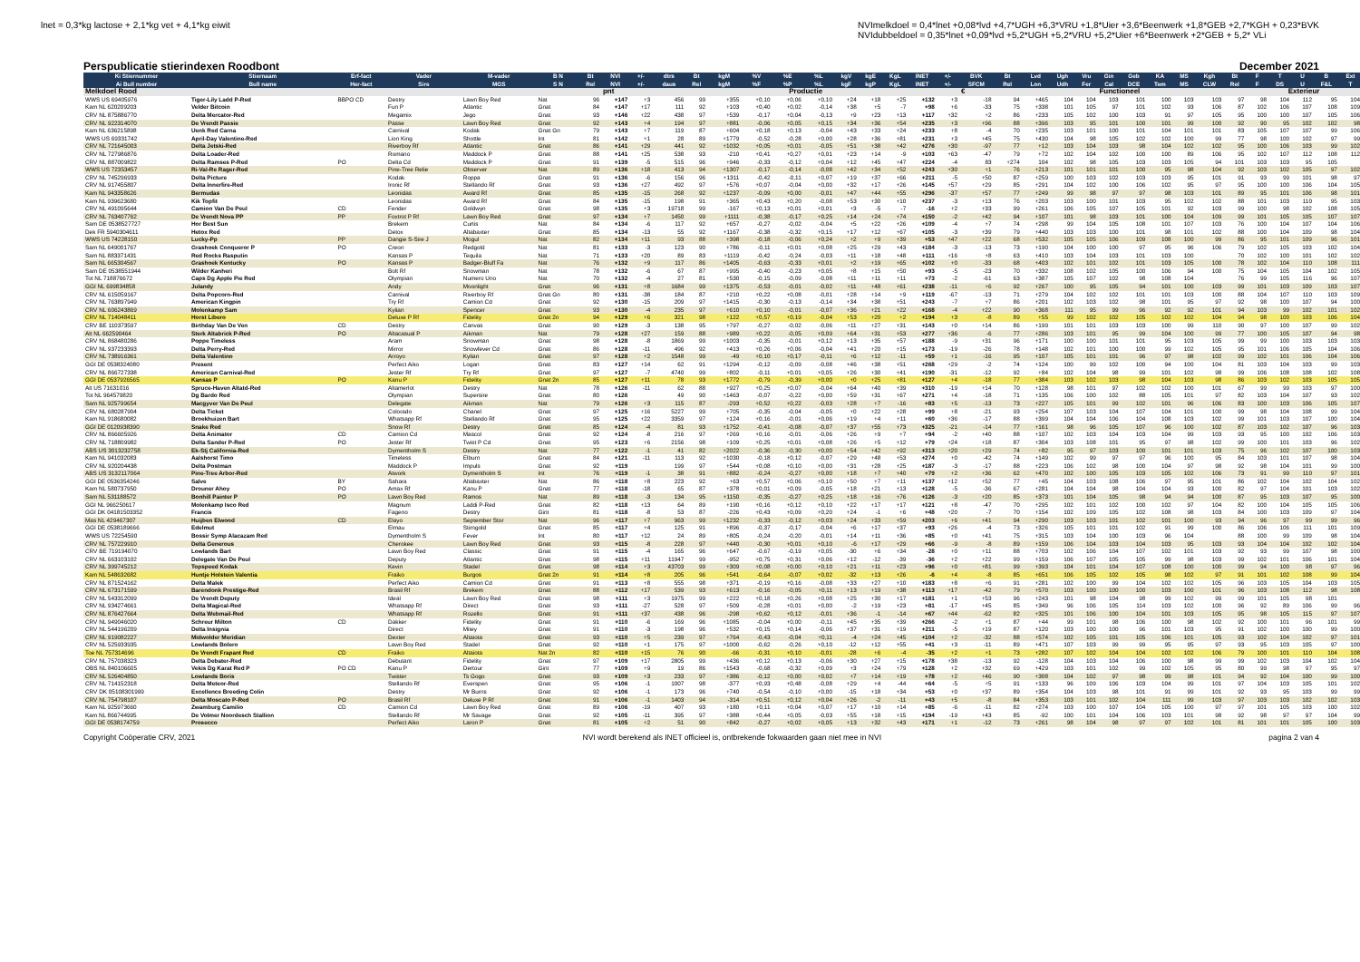lnet = 0,3*kg lactose + 2,1*kg vet + 4,1*kg eiwit
NVImelkdoel = 0,4*lnet +0,08*lvd +4,7*UGH +6,3*VRU +1,8*Uier +3,6*Beenwerk +1,8*GEB +2,7*KGH + 0,23*BVK
NVIdubbeldoel = 0,35*lnet +0,09*lvd +5,2*UGH +5,2*VRU +5,2*Uier +6*Beenwerk +2*GEB + 5,2* VLi
Perspublicatie stierindexen Roodbont
December 2021
| Ki Stiernummer | Stiernaam | Erf-fact | Vader | M-vader | B N | Bt | NVI | +/- | dtrs | Bt | kgM | %V | %E | %L | kgV | kgE | KgL | INET | +/- | BVK | Bt | Lvd | Ugh | Vru | Gin | Geb | KA | MS | Kgh | Bt | F | T | U | B | Ext |
| --- | --- | --- | --- | --- | --- | --- | --- | --- | --- | --- | --- | --- | --- | --- | --- | --- | --- | --- | --- | --- | --- | --- | --- | --- | --- | --- | --- | --- | --- | --- | --- | --- | --- | --- | --- |
| Ai Bull number | Bull name | Her-fact | Sire | MGS | S N | Rel | NVI | +/- | daus | Rel | kgM | %F | %P | %L | kgF | kgP | KgL | INET | +/- | SFCM | Rel | Lon | Udh | Fer | Cal | DCE | Tem | MS | CLW | Rel | F | DS | U | F&L | T |
| Melkdoel Rood | | | | | | | pnt | | Productie | | | | | | | | | | | € | Functioneel | | | | | | | | | | Exterieur | | | | |
| WWS US 69405976 | Tiger-Lily Ladd P-Red | BBPO CD | Destry | Lawn Boy Red | Nat | 96 | +147 | +3 | 456 | 99 | +355 | +0,10 | +0,06 | +0,10 | +24 | +18 | +25 | +132 | +3 | -18 | 94 | +465 | 104 | 104 | 103 | 101 | 100 | 103 | 103 | 97 | 98 | 104 | 112 | 95 | 104 |
| Kam NL 620209203 | Velder Bitcoin | | Fun P | Atlantic | Gnat | 84 | +147 | +17 | 111 | 92 | +103 | +0,40 | +0,02 | -0,14 | +38 | +5 | -7 | +98 | +6 | -33 | 75 | +338 | 101 | 105 | 97 | 101 | 102 | 93 | 106 | 87 | 102 | 106 | 107 | 108 | 109 |
| CRV NL 875886770 | Delta Mercator-Red | | Megamix | Jego | Gnat | 93 | +146 | +22 | 438 | 97 | +539 | -0,17 | +0,04 | -0,13 | +9 | +23 | +13 | +117 | +32 | +2 | 86 | +233 | 105 | 102 | 100 | 103 | 91 | 97 | 105 | 95 | 100 | 100 | 107 | 105 | 106 |
| CRV NL 922314070 | De Vrendt Passie | | Passe | Lawn Boy Red | Gnat | 92 | +143 | +4 | 194 | 97 | +881 | -0,06 | +0,05 | +0,15 | +34 | +36 | +54 | +235 | +3 | +96 | 88 | +396 | 103 | 95 | 101 | 100 | 101 | 99 | 100 | 92 | 90 | 95 | 102 | 102 | 98 |
| Kam NL 636215898 | Uenk Red Carna | | Carnival | Kodak | Gnat Gn | 79 | +143 | +7 | 119 | 87 | +604 | +0,18 | +0,13 | -0,04 | +43 | +33 | +24 | +233 | +8 | -4 | 70 | +235 | 103 | 101 | 100 | 101 | 104 | 101 | 101 | 83 | 105 | 107 | 107 | 99 | 106 |
| WWS US 69331742 | April-Day Valentine-Red | | Lion King | Shottle | Int | 81 | +142 | +1 | 28 | 89 | +1779 | -0,52 | -0,28 | +0,00 | +28 | +36 | +81 | +231 | +3 | +45 | 75 | +430 | 104 | 98 | 105 | 102 | 102 | 100 | 99 | 77 | 98 | 100 | 102 | 97 | 99 |
| CRV NL 721645003 | Delta Jetski-Red | | Riverboy Rf | Atlantic | Gnat | 86 | +141 | +29 | 441 | 92 | +1032 | +0,05 | +0,01 | -0,05 | +51 | +38 | +42 | +276 | +30 | -97 | 77 | +12 | 103 | 104 | 103 | 98 | 104 | 102 | 102 | 95 | 100 | 106 | 103 | 99 | 102 |
| CRV NL 727986876 | Delta Loader-Red | | Romano | Maddock P | Gnat | 88 | +141 | +25 | 538 | 93 | -210 | +0,41 | +0,27 | +0,01 | +23 | +14 | -9 | +103 | +63 | -47 | 79 | +72 | 102 | 104 | 102 | 100 | 100 | 89 | 106 | 95 | 102 | 107 | 112 | 108 | 112 |
| CRV NL 887009822 | Delta Ramses P-Red | PO | Delta Cd | Maddock P | Gnat | 91 | +139 | -5 | 515 | 96 | +946 | -0,33 | -0,12 | +0,04 | +12 | +45 | +47 | +224 | -4 | 83 | +274 | 104 | 102 | 98 | 105 | 103 | 103 | 105 | 94 | 101 | 103 | 103 | 95 | 105 | |
| WWS US 72353457 | Ri-Val-Re Rager-Red | | Pine-Tree Relie | Observer | Nat | 89 | +136 | +18 | 413 | 94 | +1307 | -0,17 | -0,14 | -0,08 | +42 | +34 | +52 | +243 | +30 | +1 | 76 | +213 | 101 | 101 | 101 | 100 | 95 | 98 | 104 | 92 | 103 | 102 | 105 | 97 | 102 |
| CRV NL 745296933 | Delta Picture | | Kodak | Roppa | Gnat | 91 | +136 | -6 | 156 | 96 | +1311 | -0,42 | -0,11 | +0,07 | +19 | +37 | +66 | +211 | -5 | +50 | 87 | +259 | 100 | 103 | 102 | 103 | 103 | 95 | 101 | 91 | 93 | 99 | 101 | 98 | 97 |
| CRV NL 917455807 | Delta Innerfire-Red | | Ironic Rf | Stellando Rf | Gnat | 93 | +136 | +27 | 492 | 97 | +576 | +0,07 | -0,04 | +0,00 | +32 | +17 | +26 | +145 | +57 | +29 | 85 | +291 | 104 | 102 | 100 | 106 | 102 | 95 | 97 | 95 | 100 | 100 | 106 | 104 | 105 |
| Kam NL 943358626 | Bermudas | | Leonidas | Award Rf | Gnat | 85 | +135 | -15 | 268 | 92 | +1237 | -0,09 | +0,00 | -0,01 | +47 | +44 | +55 | +296 | -37 | +57 | 77 | +249 | 99 | 98 | 97 | 97 | 98 | 103 | 101 | 89 | 95 | 101 | 106 | 98 | 101 |
| Kam NL 939623680 | Kik Topfit | | Leonidas | Award Rf | Gnat | 84 | +135 | -15 | 198 | 91 | +365 | +0,43 | +0,20 | -0,08 | +53 | +30 | +10 | +237 | -3 | +13 | 76 | +203 | 103 | 100 | 101 | 103 | 95 | 102 | 102 | 88 | 101 | 103 | 110 | 95 | 103 |
| CRV NL 491095644 | Camion Van De Peul | CD | Fender | Goldwyn | Gnat | 98 | +135 | +3 | 19718 | 99 | -167 | +0,13 | +0,01 | +0,01 | +3 | -5 | -7 | -16 | +2 | +33 | 99 | +261 | 106 | 105 | 107 | 105 | 101 | 92 | 103 | 99 | 100 | 98 | 102 | 108 | 105 |
| CRV NL 763407762 | De Vrendt Nova PP | PP | Foxtrot P Rf | Lawn Boy Red | Gnat | 97 | +134 | +7 | 1450 | 99 | +1111 | -0,38 | -0,17 | +0,25 | +14 | +24 | +74 | +150 | -2 | +42 | 94 | +107 | 101 | 98 | 103 | 101 | 100 | 104 | 109 | 99 | 101 | 105 | 105 | 107 | 107 |
| Sam DE 0538527727 | Hor Best Sun | | Brekem | Curtis | Nat | 84 | +134 | -6 | 117 | 92 | +657 | -0,27 | -0,02 | -0,04 | +5 | +22 | +26 | +109 | -4 | +7 | 74 | +298 | 99 | 104 | 105 | 108 | 101 | 107 | 103 | 76 | 100 | 104 | 107 | 104 | 106 |
| Dek FR 5940304611 | Hetox Red | | Detox | Altabaxter | Gnat | 85 | +134 | -13 | 55 | 92 | +1167 | -0,38 | -0,32 | +0,15 | +17 | +12 | +67 | +105 | -3 | +39 | 79 | +440 | 103 | 103 | 100 | 101 | 98 | 101 | 102 | 88 | 100 | 104 | 109 | 98 | 104 |
| WWS US 74228150 | Lucky-Pp | PP | Dangie S-Sire J | Mogul | Nat | 82 | +134 | +11 | 93 | 88 | +398 | -0,18 | -0,06 | +0,24 | +2 | +9 | +39 | +53 | +47 | +22 | 68 | +532 | 105 | 105 | 106 | 109 | 108 | 100 | 99 | 86 | 95 | 101 | 109 | 96 | 101 |
| Sam NL 649001767 | Grashoek Conqueror P | PO | Creon | Redgold | Nat | 81 | +133 | -3 | 123 | 90 | +786 | -0,11 | +0,01 | +0,08 | +25 | +29 | +43 | +184 | -3 | -13 | 73 | +190 | 104 | 100 | 100 | 97 | 95 | 96 | 106 | 79 | 102 | 105 | 103 | 102 | 104 |
| Sam NL 883371431 | Red Rocks Rasputin | | Kansas P | Tequila | Nat | 71 | +133 | +20 | 89 | 83 | +1119 | -0,42 | -0,24 | -0,03 | +11 | +18 | +48 | +111 | +16 | +8 | 63 | +410 | 103 | 104 | 103 | 101 | 103 | 100 | | 70 | 102 | 100 | 101 | 102 | 102 |
| Sam NL 665304567 | Grashoek Kentucky | PO | Kansas P | Badger-Bluff Fa | Nat | 76 | +132 | +9 | 117 | 86 | +1405 | -0,63 | -0,33 | +0,01 | +2 | +19 | +65 | +102 | +0 | -33 | 68 | +403 | 102 | 101 | 102 | 101 | 103 | 105 | 100 | 78 | 102 | 104 | 110 | 108 | 111 |
| Sam DE 0538551944 | Wilder Kanheri | | Bolt Rf | Snowman | Nat | 78 | +132 | -6 | 67 | 87 | +995 | -0,40 | -0,23 | +0,05 | +8 | +15 | +50 | +93 | -5 | -23 | 70 | +332 | 108 | 102 | 105 | 100 | 106 | 94 | 100 | 75 | 104 | 105 | 104 | 102 | 105 |
| Tot NL 718876672 | Caps Dg Apple Pie Red | | Olympian | Numero Uno | Nat | 70 | +132 | -4 | 27 | 81 | +530 | -0,15 | -0,09 | -0,08 | +11 | +11 | +11 | +73 | -2 | -61 | 63 | +387 | 105 | 107 | 102 | 98 | 108 | 104 | | 76 | 99 | 105 | 116 | 96 | 107 |
| GGI NL 699834858 | Julandy | | Andy | Moonlight | Gnat | 96 | +131 | +8 | 1684 | 99 | +1375 | -0,53 | -0,01 | -0,02 | +11 | +48 | +61 | +238 | -11 | +6 | 92 | +267 | 100 | 95 | 105 | 94 | 101 | 100 | 103 | 99 | 101 | 103 | 109 | 103 | 107 |
| CRV NL 615059167 | Delta Popcorn-Red | | Carnival | Riverboy Rf | Gnat Gn | 80 | +131 | -38 | 184 | 87 | +210 | +0,22 | +0,08 | -0,01 | +28 | +14 | +9 | +119 | -67 | -13 | 71 | +279 | 104 | 102 | 102 | 101 | 101 | 103 | 100 | 88 | 104 | 107 | 110 | 103 | 109 |
| CRV NL 763897949 | American Kingpin | | Try Rf | Camion Cd | Gnat | 92 | +130 | -15 | 209 | 97 | +1415 | -0,30 | -0,13 | -0,14 | +34 | +38 | +51 | +243 | -7 | +7 | 86 | +201 | 102 | 103 | 102 | 98 | 101 | 95 | 97 | 92 | 98 | 100 | 107 | 94 | 100 |
| CRV NL 606243869 | Molenkamp Sam | | Kylian | Spencer | Gnat | 93 | +130 | -4 | 235 | 97 | +610 | +0,10 | -0,01 | -0,07 | +36 | +21 | +22 | +168 | -4 | +22 | 90 | +368 | 111 | 95 | 99 | 96 | 92 | 92 | 101 | 94 | 103 | 99 | 102 | 101 | 102 |
| CRV NL 714048411 | Horst Libero | | Deluxe P Rf | Fidelity | Gnat 2n | 94 | +129 | +6 | 321 | 98 | +122 | +0,57 | +0,19 | -0,04 | +53 | +20 | +2 | +194 | +3 | -8 | 89 | +55 | 99 | 102 | 102 | 105 | 102 | 102 | 104 | 94 | 98 | 100 | 103 | 106 | 104 |
| CRV BE 110373597 | Birthday Van De Ven | CD | Destry | Canvas | Gnat | 90 | +129 | -3 | 138 | 95 | +797 | -0,27 | -0,02 | -0,06 | +11 | +27 | +31 | +143 | +0 | +14 | 86 | +199 | 101 | 101 | 103 | 103 | 100 | 99 | 110 | 90 | 97 | 100 | 107 | 99 | 102 |
| Alt NL 662590464 | Sterk Altabrick P-Red | PO | Altacasual P | Aikman | Nat | 79 | +128 | +27 | 159 | 88 | +989 | +0,22 | -0,05 | +0,09 | +64 | +31 | +53 | +277 | +36 | -6 | 77 | +286 | 103 | 101 | 95 | 99 | 104 | 100 | 99 | 77 | 100 | 105 | 107 | 94 | 98 |
| CRV NL 868480286 | Poppe Timeless | | Aram | Snowman | Gnat | 98 | +128 | -8 | 1869 | 99 | +1003 | -0,35 | -0,01 | +0,12 | +13 | +35 | +57 | +188 | -9 | +31 | 96 | +171 | 100 | 100 | 101 | 101 | 95 | 103 | 105 | 99 | 99 | 100 | 103 | 103 | 103 |
| CRV NL 937233393 | Delta Perry-Red | | Mirror | Snowfever Cd | Gnat | 86 | +128 | -11 | 496 | 92 | +413 | +0,26 | +0,06 | -0,04 | +41 | +20 | +15 | +173 | -19 | -26 | 78 | +148 | 102 | 101 | 100 | 100 | 99 | 102 | 105 | 95 | 101 | 106 | 105 | 104 | 106 |
| CRV NL 738916361 | Delta Valentino | | Arroyo | Kylian | Gnat | 97 | +128 | +2 | 1548 | 99 | -49 | +0,10 | +0,17 | -0,11 | +6 | +12 | -11 | +59 | +1 | -16 | 95 | +107 | 105 | 101 | 101 | 96 | 97 | 98 | 102 | 99 | 102 | 101 | 106 | 104 | 106 |
| GGI DE 0538324080 | Present | | Perfect Aiko | Logan | Gnat | 83 | +127 | +14 | 62 | 91 | +1294 | -0,12 | -0,09 | -0,08 | +46 | +38 | +51 | +268 | +29 | -2 | 74 | +124 | 100 | 99 | 102 | 100 | 94 | 100 | 104 | 81 | 103 | 104 | 103 | 99 | 103 |
| CRV NL 866727338 | American Carnival-Red | | Jester Rf | Try Rf | Gnat | 97 | +127 | -7 | 4740 | 99 | +802 | -0,11 | +0,01 | +0,05 | +26 | +30 | +41 | +190 | -31 | -12 | 92 | +84 | 102 | 104 | 98 | 99 | 101 | 102 | 98 | 99 | 106 | 108 | 108 | 102 | 108 |
| GGI DE 0537926565 | Kansas P | PO | Kanu P | Fidelity | Gnat 2n | 85 | +127 | +11 | 78 | 93 | +1772 | -0,79 | -0,39 | +0,00 | +0 | +25 | +81 | +127 | +4 | -18 | 77 | +384 | 103 | 102 | 103 | 98 | 104 | 103 | 98 | 86 | 103 | 102 | 103 | 105 | 105 |
| Alt US 71631016 | Spruce-Haven Altatd-Red | | Altamerlot | Destry | Nat | 78 | +126 | -11 | 62 | 88 | +927 | +0,25 | +0,07 | -0,04 | +64 | +40 | +39 | +310 | -19 | +14 | 70 | +128 | 98 | 101 | 97 | 102 | 102 | 100 | 101 | 67 | 99 | 99 | 103 | 97 | 100 |
| Tot NL 964579820 | Dg Bardo Red | | Olympian | Supersire | Gnat | 80 | +126 | | 49 | 90 | +1463 | -0,07 | -0,22 | +0,00 | +59 | +31 | +67 | +271 | +4 | -18 | 71 | +135 | 106 | 100 | 102 | 88 | 105 | 101 | 97 | 82 | 103 | 104 | 107 | 93 | 102 |
| Sam NL 925799654 | Macgyver Van De Peul | | Delegate | Aikman | Nat | 79 | +126 | +3 | 115 | 87 | -293 | +0,52 | +0,22 | -0,03 | +28 | +7 | -16 | +83 | +5 | -13 | 73 | +227 | 105 | 101 | 99 | 102 | 101 | 96 | 106 | 83 | 100 | 103 | 106 | 105 | 107 |
| CRV NL 680287904 | Delta Ticket | | Colorado | Chanel | Gnat | 97 | +125 | +16 | 5227 | 99 | +705 | -0,35 | -0,04 | -0,05 | +0 | +22 | +28 | +99 | +8 | -21 | 93 | +254 | 107 | 103 | 104 | 107 | 104 | 101 | 100 | 99 | 98 | 104 | 108 | 99 | 104 |
| Kam NL 918680082 | Broekhuizen Bart | | Whatsapp Rf | Stellando Rf | Gnat | 95 | +125 | +22 | 3359 | 97 | +124 | +0,16 | -0,01 | +0,06 | +19 | +4 | +11 | +60 | +36 | -17 | 88 | +399 | 104 | 104 | 106 | 104 | 108 | 103 | 102 | 99 | 101 | 103 | 107 | 100 | 104 |
| GGI DE 0120938390 | Snake Red | | Snow Rf | Destry | Gnat | 85 | +124 | -4 | 81 | 93 | +1752 | -0,41 | -0,08 | -0,07 | +37 | +55 | +73 | +325 | -21 | -14 | 77 | +161 | 98 | 96 | 105 | 107 | 96 | 100 | 102 | 87 | 103 | 102 | 107 | 96 | 103 |
| CRV NL 866605926 | Delta Animator | CD | Camion Cd | Mascol | Gnat | 92 | +124 | -8 | 216 | 97 | +269 | +0,16 | -0,01 | -0,06 | +26 | +9 | +7 | +94 | -2 | +40 | 88 | +107 | 102 | 103 | 104 | 103 | 104 | 99 | 103 | 93 | 95 | 100 | 102 | 106 | 103 |
| CRV NL 718809982 | Delta Sander P-Red | PO | Jester Rf | Twist P Cd | Gnat | 95 | +123 | +6 | 2156 | 98 | +109 | +0,25 | +0,01 | +0,08 | +26 | +5 | +12 | +79 | +24 | +18 | 87 | +304 | 103 | 108 | 101 | 95 | 97 | 98 | 102 | 99 | 100 | 101 | 103 | 96 | 102 |
| ABS US 3013232758 | Ek-Stj California-Red | | Dymentholm S | Destry | Nat | 77 | +122 | -1 | 41 | 82 | +2022 | -0,36 | -0,30 | +0,00 | +54 | +42 | +92 | +313 | +20 | +29 | 74 | +82 | 95 | 97 | 103 | 100 | 101 | 101 | 103 | 75 | 96 | 102 | 107 | 100 | 103 |
| Kam NL 941032083 | Aalshorst Timo | | Timeless | Elburn | Gnat | 84 | +121 | -11 | 113 | 92 | +1030 | -0,18 | +0,12 | -0,07 | +29 | +48 | +53 | +274 | +0 | -42 | 74 | +149 | 102 | 99 | 97 | 97 | 96 | 100 | 95 | 84 | 103 | 101 | 107 | 98 | 104 |
| CRV NL 920204438 | Delta Postman | | Maddock P | Impuls | Gnat | 92 | +119 | | 199 | 97 | +544 | +0,08 | +0,10 | +0,00 | +31 | +28 | +25 | +187 | -3 | -17 | 88 | +223 | 106 | 102 | 98 | 100 | 104 | 97 | 98 | 92 | 98 | 104 | 101 | 99 | 100 |
| ABS US 3132117064 | Pine-Tree Arbor-Red | | Atwork | Dymentholm S | Int | 76 | +119 | -1 | 38 | 91 | +882 | -0,24 | -0,27 | +0,00 | +18 | +7 | +40 | +79 | +2 | +36 | 62 | +470 | 102 | 100 | 105 | 103 | 105 | 102 | 106 | 73 | 91 | 99 | 110 | 97 | 101 |
| GGI DE 0536354246 | Salve | BY | Sahara | Altabaxter | Nat | 86 | +118 | +8 | 223 | 92 | +63 | +0,57 | +0,06 | +0,10 | +50 | +7 | +11 | +137 | +12 | +52 | 77 | +45 | 104 | 103 | 108 | 106 | 97 | 95 | 101 | 86 | 102 | 104 | 102 | 104 | 102 |
| Kam NL 580737950 | Drouner Ahoy | PO | Amax Rf | Kanu P | Gnat | 77 | +118 | -18 | 65 | 87 | +378 | +0,01 | +0,09 | -0,05 | +18 | +21 | +13 | +128 | -5 | -36 | 67 | +281 | 104 | 104 | 98 | 104 | 104 | 93 | 100 | 82 | 97 | 104 | 101 | 103 | 102 |
| Sam NL 531188572 | Bonhill Painter P | PO | Lawn Boy Red | Ramos | Nat | 89 | +118 | -3 | 134 | 95 | +1150 | -0,35 | -0,27 | +0,25 | +18 | +16 | +76 | +126 | -3 | +20 | 85 | +373 | 101 | 104 | 105 | 98 | 94 | 94 | 100 | 87 | 95 | 103 | 107 | 95 | 100 |
| GGI NL 966250617 | Molenkamp Isco Red | | Magnum | Laddi P-Red | Gnat | 82 | +118 | +13 | 64 | 89 | +190 | +0,16 | +0,12 | +0,10 | +22 | +17 | +17 | +121 | +8 | -47 | 70 | +295 | 102 | 101 | 102 | 100 | 102 | 97 | 104 | 82 | 100 | 104 | 105 | 105 | 106 |
| GGI DK 04181503352 | Francis | | Fageno | Destry | Gint | 81 | +118 | -8 | 53 | 87 | -226 | +0,43 | +0,09 | +0,20 | +24 | -1 | +6 | +48 | +20 | -7 | 70 | +154 | 102 | 109 | 105 | 102 | 108 | 98 | 103 | 84 | 100 | 103 | 109 | 97 | 104 |
| Mas NL 429467307 | Huijben Elwood | CD | Elayo | September Stor | Nat | 96 | +117 | +7 | 963 | 99 | +1232 | -0,33 | -0,12 | +0,03 | +24 | +33 | +59 | +203 | +6 | +41 | 94 | +290 | 103 | 103 | 101 | 102 | 101 | 100 | 93 | 94 | 96 | 97 | 99 | 99 | 96 |
| GGI DE 0538189666 | Edelmut | | Elmau | Stirngold | Gnat | 85 | +117 | +4 | 125 | 91 | +896 | -0,37 | -0,17 | -0,04 | +6 | +17 | +37 | +93 | +26 | -4 | 73 | +326 | 105 | 101 | 101 | 102 | 91 | 99 | 100 | 86 | 106 | 106 | 111 | 101 | 109 |
| WWS US 72254590 | Bossir Symp Alacazam Red | | Dymentholm S | Fever | Int | 80 | +117 | +12 | 24 | 89 | +805 | -0,24 | -0,20 | -0,01 | +14 | +11 | +36 | +85 | +0 | +41 | 75 | +315 | 103 | 104 | 100 | 103 | 96 | 104 | | 88 | 100 | 99 | 109 | 98 | 104 |
| CRV NL 757229910 | Delta Generous | | Cherokee | Lawn Boy Red | Gnat | 93 | +115 | -8 | 228 | 97 | +440 | -0,30 | +0,01 | +0,10 | -6 | +17 | +29 | +66 | -9 | -8 | 89 | +159 | 106 | 104 | 103 | 104 | 103 | 95 | 103 | 93 | 104 | 104 | 102 | 102 | 104 |
| CRV BE 719194070 | Lowlands Bart | | Lawn Boy Red | Classic | Gnat | 91 | +115 | -4 | 165 | 96 | +647 | -0,67 | -0,19 | +0,05 | -30 | +6 | +34 | -28 | +0 | +11 | 88 | +703 | 102 | 106 | 104 | 107 | 102 | 101 | 103 | 92 | 93 | 99 | 107 | 98 | 100 |
| CRV NL 663103102 | Delegate Van De Peul | | Deputy | Atlantic | Gnat | 98 | +115 | +11 | 11947 | 99 | -952 | +0,75 | +0,31 | +0,06 | +12 | -12 | -39 | -36 | +2 | +22 | 99 | +159 | 106 | 107 | 105 | 105 | 99 | 98 | 103 | 99 | 102 | 101 | 106 | 101 | 104 |
| CRV NL 399745212 | Topspeed Kodak | | Kevin | Stadel | Gnat | 98 | +114 | +3 | 43703 | 99 | +309 | +0,08 | +0,00 | +0,10 | +21 | +11 | +23 | +96 | +0 | +81 | 99 | +393 | 104 | 101 | 104 | 107 | 108 | 100 | 100 | 99 | 94 | 100 | 98 | 97 | 96 |
| Kam NL 548632682 | Huntje Holstein Valentia | | Fraiko | Burgos | Gnat 2n | 91 | +114 | +8 | 205 | 96 | +541 | -0,64 | -0,07 | +0,02 | -32 | +13 | +26 | -6 | +4 | -8 | 85 | +651 | 106 | 105 | 102 | 105 | 98 | 102 | 97 | 91 | 101 | 102 | 108 | 99 | 104 |
| CRV NL 871524162 | Delta Malek | | Perfect Aiko | Camion Cd | Gnat | 91 | +113 | +8 | 555 | 98 | +371 | -0,19 | +0,16 | -0,08 | +33 | +27 | +10 | +183 | +8 | +6 | 91 | +281 | 102 | 100 | 99 | 104 | 102 | 102 | 105 | 96 | 103 | 105 | 104 | 103 | 105 |
| CRV NL 673171599 | Barendonk Prestige-Red | | Brasil Rf | Brekem | Gnat | 88 | +112 | +17 | 539 | 93 | +613 | -0,16 | -0,05 | +0,11 | +13 | +19 | +38 | +113 | +17 | -42 | 79 | +570 | 103 | 100 | 100 | 100 | 103 | 100 | 101 | 96 | 103 | 108 | 112 | 98 | 108 |
| CRV NL 543312099 | De Vrendt Deputy | | Ideal | Lawn Boy Red | Gnat | 98 | +111 | +3 | 1975 | 99 | +222 | +0,18 | +0,26 | +0,08 | +25 | +30 | +17 | +181 | +1 | +53 | 96 | +243 | 101 | 98 | 104 | 98 | 99 | 102 | 99 | 99 | 101 | 105 | 98 | 101 | |
| CRV NL 934274661 | Delta Magical-Red | | Whatsapp Rf | Direct | Gnat | 93 | +111 | -27 | 528 | 97 | +509 | -0,28 | +0,01 | +0,00 | -2 | +19 | +23 | +81 | -17 | +45 | 85 | +349 | 96 | 106 | 105 | 114 | 103 | 102 | 100 | 96 | 92 | 89 | 106 | 99 | 96 |
| CRV NL 876427664 | Delta Webmail-Red | | Whatsapp Rf | Rozello | Gnat | 91 | +111 | +37 | 438 | 96 | -298 | +0,62 | +0,12 | -0,01 | +36 | -1 | -14 | +67 | +44 | -62 | 82 | +325 | 101 | 106 | 100 | 104 | 101 | 103 | 105 | 95 | 98 | 105 | 115 | 97 | 107 |
| CRV NL 949046020 | Schreur Milton | CD | Dakker | Fidelity | Gnat | 91 | +110 | -6 | 169 | 96 | +1085 | -0,04 | +0,00 | -0,11 | +45 | +35 | +39 | +266 | -2 | +1 | 87 | +44 | 99 | 101 | 98 | 106 | 100 | 98 | 102 | 92 | 100 | 101 | 96 | 101 | 99 |
| CRV NL 544196209 | Delta Insignia | | Direct | Mitey | Gnat | 91 | +110 | -3 | 198 | 96 | +532 | +0,15 | +0,14 | -0,06 | +37 | +31 | +19 | +211 | -5 | +19 | 87 | +120 | 103 | 100 | 100 | 96 | 101 | 103 | 95 | 91 | 102 | 100 | 100 | 99 | 100 |
| CRV NL 919082227 | Midwolder Meridian | | Dexter | Altaiota | Gnat | 93 | +110 | +5 | 239 | 97 | +764 | -0,43 | -0,04 | +0,11 | -4 | +24 | +45 | +104 | +2 | -32 | 88 | +574 | 102 | 105 | 101 | 105 | 106 | 101 | 105 | 93 | 102 | 104 | 102 | 97 | 101 |
| CRV NL 525933935 | Lowlands Bolero | | Lawn Boy Red | Stadel | Gnat | 92 | +110 | +1 | 175 | 97 | +1000 | -0,62 | -0,26 | +0,10 | -12 | +12 | +55 | +41 | +3 | -11 | 89 | +471 | 107 | 103 | 99 | 99 | 95 | 95 | 97 | 93 | 95 | 103 | 105 | 97 | 100 |
| Toe NL 757314696 | De Vrendt Frapant Red | CD | Fraiko | Altaiota | Nat 2n | 82 | +110 | +15 | 76 | 90 | -66 | -0,31 | +0,10 | -0,01 | -28 | +6 | -4 | -35 | +2 | +1 | 73 | +282 | 107 | 102 | 104 | 104 | 102 | 102 | 106 | 79 | 100 | 101 | 110 | 104 | 108 |
| CRV NL 757038323 | Delta Debater-Red | | Debutant | Fidelity | Gnat | 97 | +109 | +17 | 2805 | 99 | +436 | +0,12 | +0,13 | -0,06 | +30 | +27 | +15 | +178 | +38 | -13 | 92 | -128 | 104 | 103 | 104 | 106 | 100 | 98 | 99 | 99 | 102 | 103 | 104 | 102 | 104 |
| OBS NL 840106605 | Vekis Dg Karat Red P | PO CD | Kanu P | Dertour | Gint | 77 | +109 | +9 | 19 | 86 | +1543 | -0,68 | -0,32 | +0,09 | +3 | +24 | +79 | +128 | +2 | +32 | 69 | +429 | 103 | 101 | 102 | 99 | 102 | 105 | 95 | 80 | 99 | 98 | 97 | 95 | 97 |
| CRV NL 526404850 | Lowlands Boris | | Twister | Ts Gogo | Gnat | 93 | +109 | +3 | 233 | 97 | +386 | -0,12 | +0,00 | +0,02 | +7 | +14 | +19 | +78 | +2 | +46 | 90 | +308 | 104 | 102 | 97 | 98 | 99 | 98 | 101 | 94 | 92 | 104 | 100 | 99 | 100 |
| CRV NL 714152318 | Delta Meteor-Red | | Stellando Rf | Everspen | Gnat | 95 | +106 | -1 | 1007 | 98 | -377 | +0,93 | +0,48 | -0,08 | +29 | +4 | -44 | +64 | -5 | +5 | 91 | +133 | 96 | 109 | 106 | 103 | 104 | 99 | 101 | 97 | 104 | 103 | 105 | 101 | 102 |
| CRV DK 05108301999 | Excellence Breeding Colin | | Destry | Mr Burns | Gnat | 92 | +106 | -1 | 173 | 96 | +740 | -0,54 | -0,10 | +0,00 | -15 | +18 | +34 | +53 | +0 | +37 | 89 | +354 | 104 | 103 | 98 | 101 | 91 | 99 | 101 | 92 | 93 | 95 | 103 | 99 | 99 |
| CRV NL 754798107 | Delta Moscato P-Red | PO | Brasil Rf | Deluxe P Rf | Gnat | 91 | +106 | -1 | 1403 | 94 | -314 | +0,51 | +0,12 | +0,04 | +26 | -2 | -11 | +43 | +5 | -8 | 84 | +353 | 103 | 101 | 102 | 104 | 111 | 99 | 103 | 97 | 103 | 103 | 102 | 102 | 103 |
| Kam NL 925973660 | Zwamburg Camilio | CD | Camion Cd | Lawn Boy Red | Gnat | 89 | +106 | -19 | 407 | 93 | +180 | +0,11 | +0,04 | +0,07 | +17 | +10 | +14 | +85 | -6 | -11 | 82 | +274 | 103 | 100 | 107 | 104 | 105 | 100 | 97 | 97 | 101 | 105 | 103 | 100 | 102 |
| Kam NL 866744995 | De Volmer Noordesch Stallion | | Stellando Rf | Mr Savage | Gnat | 92 | +105 | -11 | 395 | 97 | +388 | +0,44 | +0,05 | -0,03 | +55 | +18 | +15 | +194 | -19 | +43 | 85 | -92 | 100 | 101 | 104 | 106 | 103 | 101 | 98 | 92 | 98 | 97 | 97 | 104 | 99 |
| GGI DE 0538174759 | Prosecco | | Perfect Aiko | Laron P | Gnat | 81 | +105 | +2 | 51 | 90 | +842 | -0,27 | +0,02 | +0,05 | +13 | +32 | +43 | +171 | +1 | -12 | 73 | +261 | 98 | 104 | 98 | 97 | 97 | 102 | 101 | 81 | 101 | 101 | 105 | 100 | 103 |
Copyright Coöperatie CRV, 2021 NVI wordt berekend als INET officieel is, ontbrekende fokwaarden gaan niet mee in NVI
pagina 2 van 4